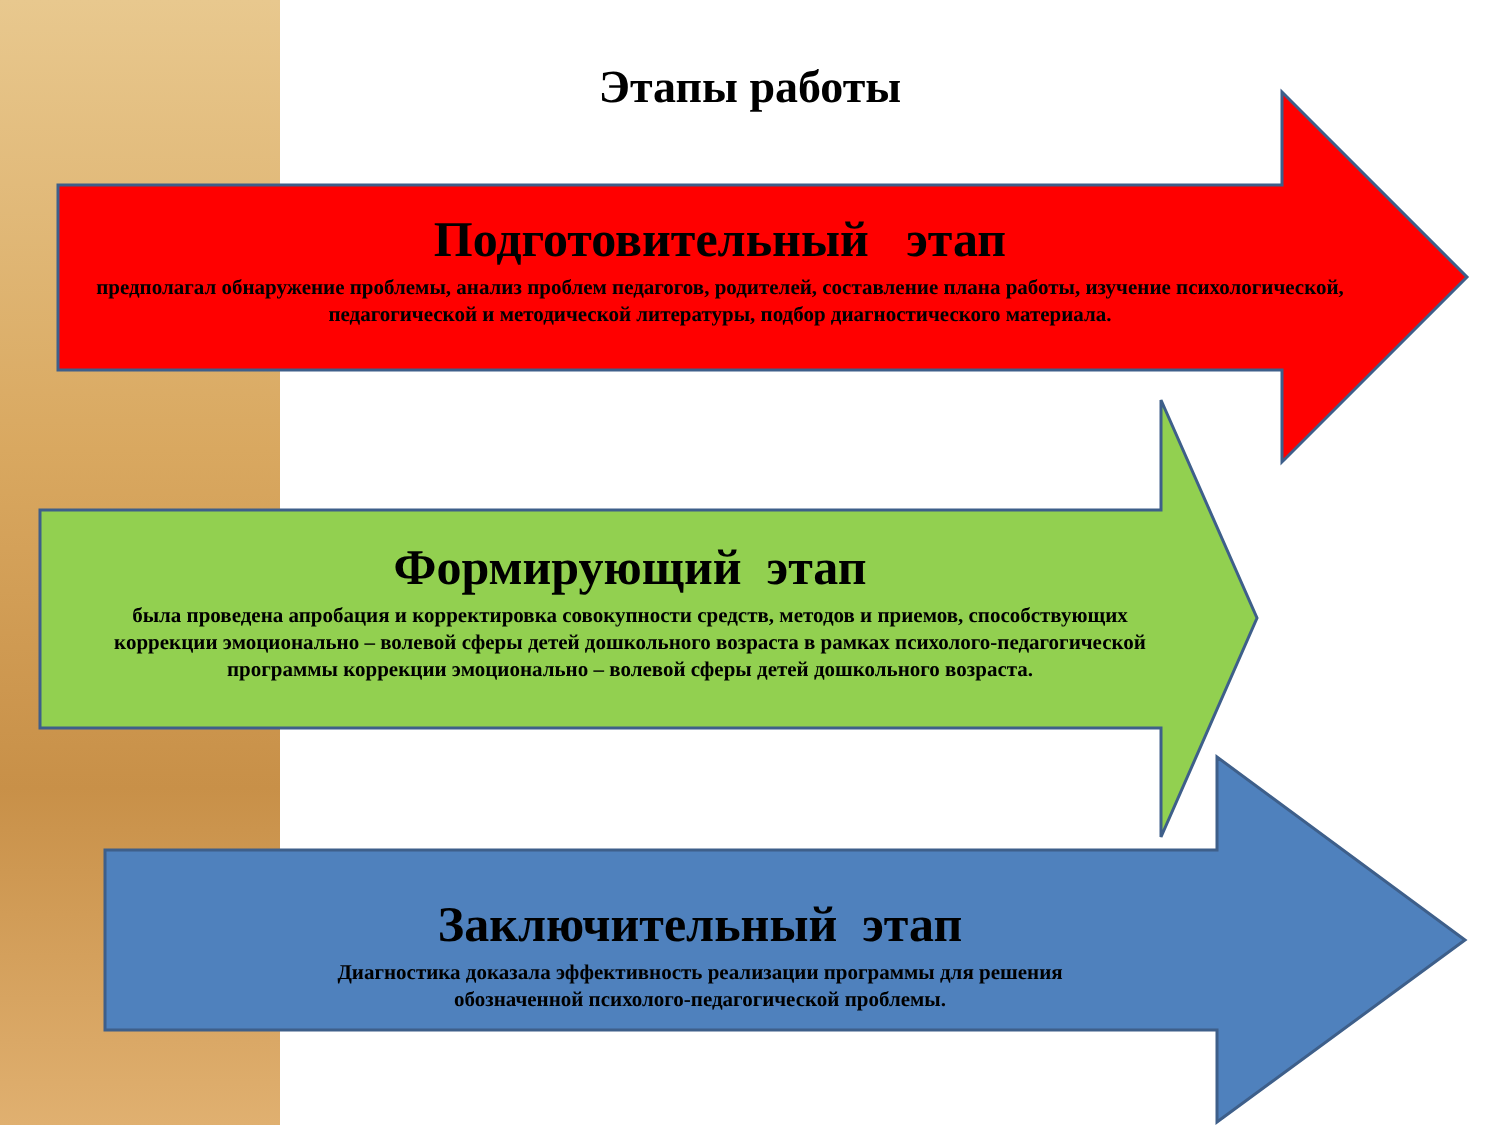Этапы работы
Подготовительный этап
предполагал обнаружение проблемы, анализ проблем педагогов, родителей, составление плана работы, изучение психологической, педагогической и методической литературы, подбор диагностического материала.
Формирующий этап
была проведена апробация и корректировка совокупности средств, методов и приемов, способствующих коррекции эмоционально – волевой сферы детей дошкольного возраста в рамках психолого-педагогической программы коррекции эмоционально – волевой сферы детей дошкольного возраста.
Заключительный этап
Диагностика доказала эффективность реализации программы для решения обозначенной психолого-педагогической проблемы.